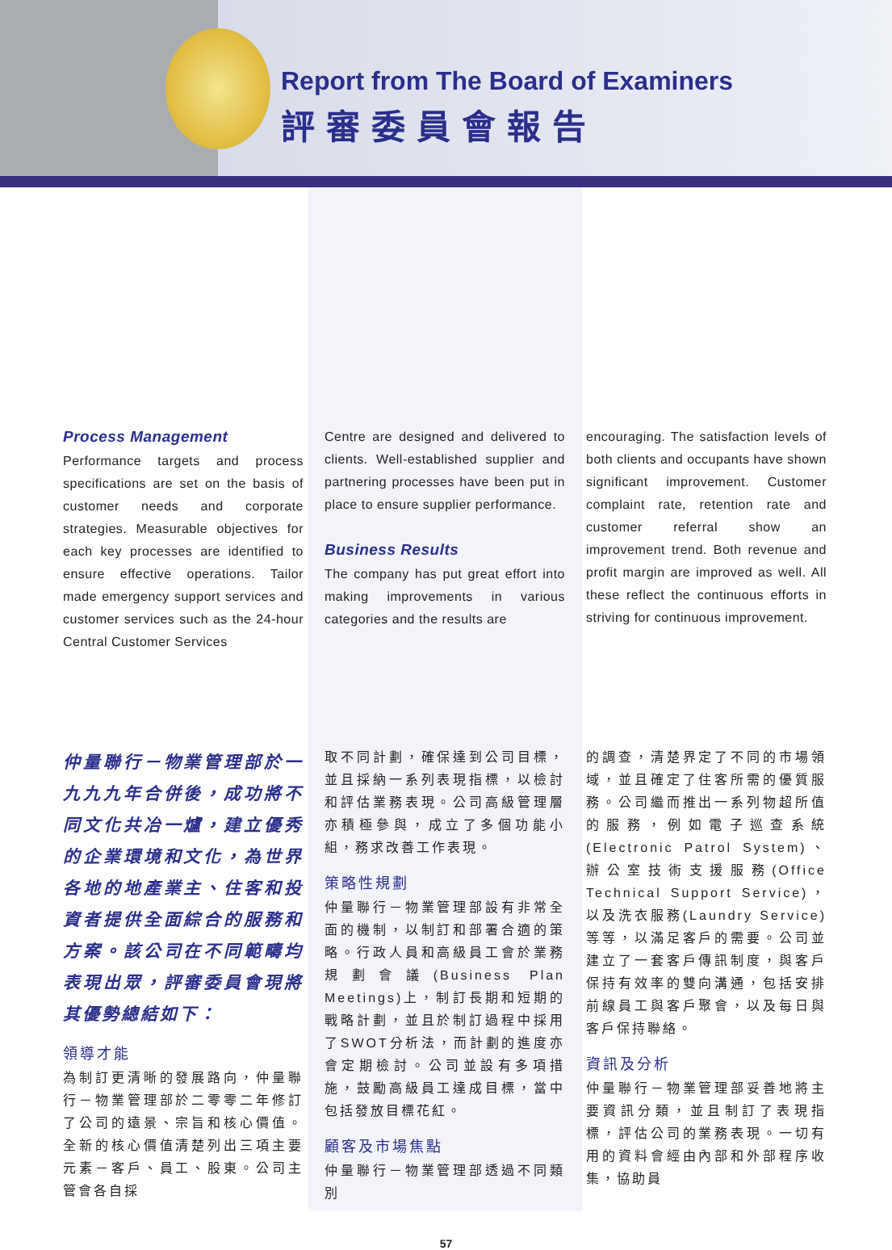Report from The Board of Examiners
評審委員會報告
Process Management
Performance targets and process specifications are set on the basis of customer needs and corporate strategies. Measurable objectives for each key processes are identified to ensure effective operations. Tailor made emergency support services and customer services such as the 24-hour Central Customer Services
Centre are designed and delivered to clients. Well-established supplier and partnering processes have been put in place to ensure supplier performance.
Business Results
The company has put great effort into making improvements in various categories and the results are
encouraging. The satisfaction levels of both clients and occupants have shown significant improvement. Customer complaint rate, retention rate and customer referral show an improvement trend. Both revenue and profit margin are improved as well. All these reflect the continuous efforts in striving for continuous improvement.
仲量聯行－物業管理部於一九九九年合併後，成功將不同文化共冶一爐，建立優秀的企業環境和文化，為世界各地的地產業主、住客和投資者提供全面綜合的服務和方案。該公司在不同範疇均表現出眾，評審委員會現將其優勢總結如下：
領導才能
為制訂更清晰的發展路向，仲量聯行－物業管理部於二零零二年修訂了公司的遠景、宗旨和核心價值。全新的核心價值清楚列出三項主要元素－客戶、員工、股東。公司主管會各自採
取不同計劃，確保達到公司目標，並且採納一系列表現指標，以檢討和評估業務表現。公司高級管理層亦積極參與，成立了多個功能小組，務求改善工作表現。
策略性規劃
仲量聯行－物業管理部設有非常全面的機制，以制訂和部署合適的策略。行政人員和高級員工會於業務規劃會議(Business Plan Meetings)上，制訂長期和短期的戰略計劃，並且於制訂過程中採用了SWOT分析法，而計劃的進度亦會定期檢討。公司並設有多項措施，鼓勵高級員工達成目標，當中包括發放目標花紅。
顧客及市場焦點
仲量聯行－物業管理部透過不同類別
的調查，清楚界定了不同的市場領域，並且確定了住客所需的優質服務。公司繼而推出一系列物超所值的服務，例如電子巡查系統(Electronic Patrol System)、辦公室技術支援服務(Office Technical Support Service)，以及洗衣服務(Laundry Service)等等，以滿足客戶的需要。公司並建立了一套客戶傳訊制度，與客戶保持有效率的雙向溝通，包括安排前線員工與客戶聚會，以及每日與客戶保持聯絡。
資訊及分析
仲量聯行－物業管理部妥善地將主要資訊分類，並且制訂了表現指標，評估公司的業務表現。一切有用的資料會經由內部和外部程序收集，協助員
57